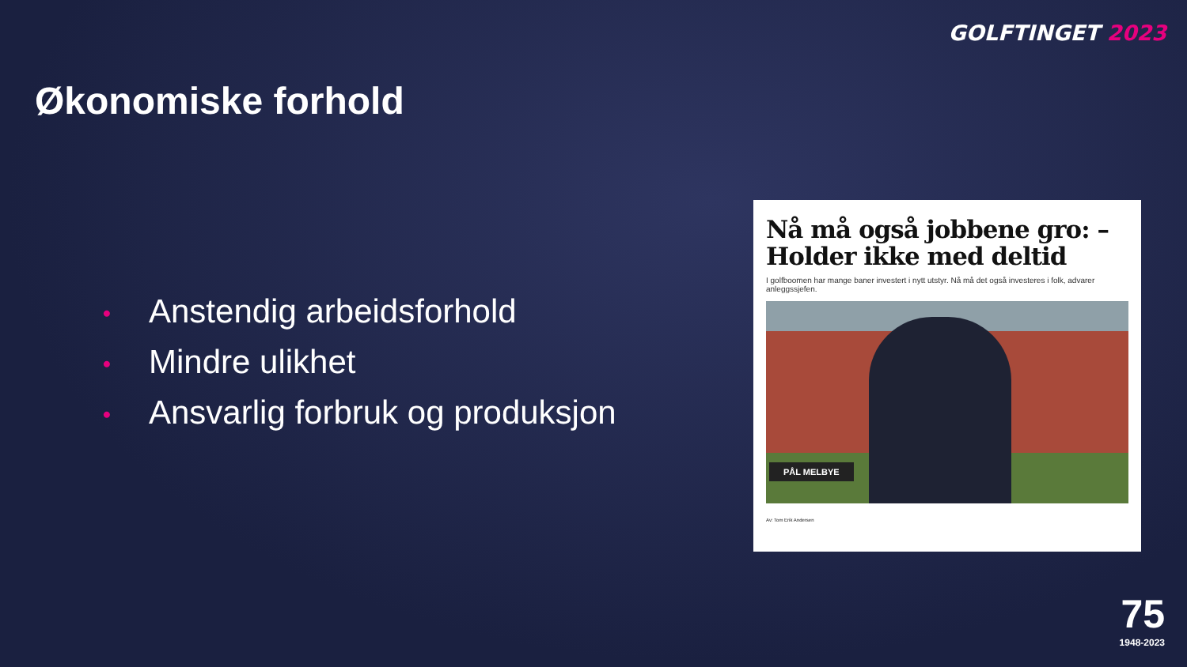GOLFTINGET 2023
Økonomiske forhold
• Anstendig arbeidsforhold
• Mindre ulikhet
• Ansvarlig forbruk og produksjon
Nå må også jobbene gro: – Holder ikke med deltid
I golfboomen har mange baner investert i nytt utstyr. Nå må det også investeres i folk, advarer anleggssjefen.
PÅL MELBYE
Av: Tom Erik Andersen
75
1948-2023